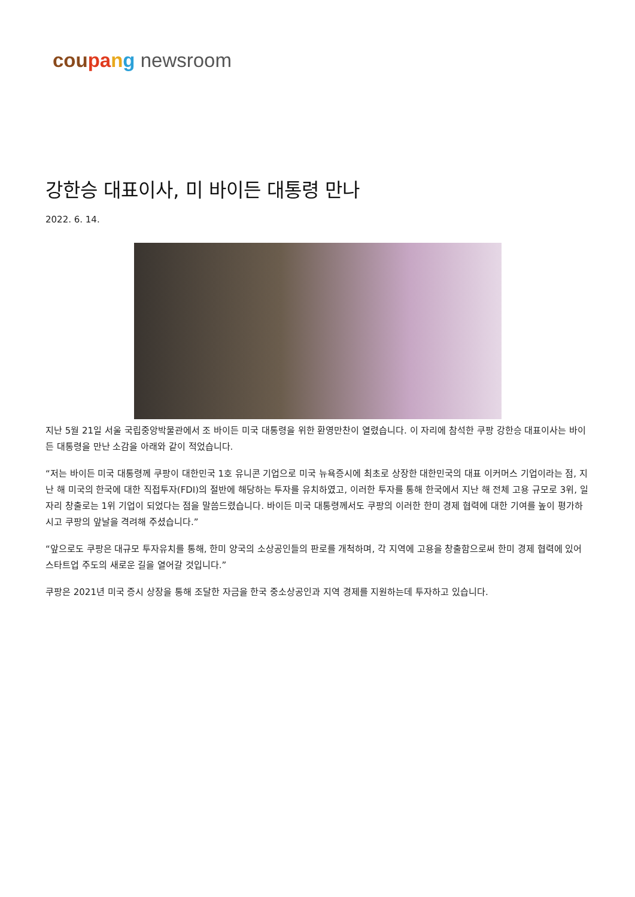cou pa ng newsroom
강한승 대표이사, 미 바이든 대통령 만나
2022. 6. 14.
지난 5월 21일 서울 국립중앙박물관에서 조 바이든 미국 대통령을 위한 환영만찬이 열렸습니다. 이 자리에 참석한 쿠팡 강한승 대표이사는 바이든 대통령을 만난 소감을 아래와 같이 적었습니다.
“저는 바이든 미국 대통령께 쿠팡이 대한민국 1호 유니콘 기업으로 미국 뉴욕증시에 최초로 상장한 대한민국의 대표 이커머스 기업이라는 점, 지난 해 미국의 한국에 대한 직접투자(FDI)의 절반에 해당하는 투자를 유치하였고, 이러한 투자를 통해 한국에서 지난 해 전체 고용 규모로 3위, 일자리 창출로는 1위 기업이 되었다는 점을 말씀드렸습니다. 바이든 미국 대통령께서도 쿠팡의 이러한 한미 경제 협력에 대한 기여를 높이 평가하시고 쿠팡의 앞날을 격려해 주셨습니다.”
“앞으로도 쿠팡은 대규모 투자유치를 통해, 한미 양국의 소상공인들의 판로를 개척하며, 각 지역에 고용을 창출함으로써 한미 경제 협력에 있어 스타트업 주도의 새로운 길을 열어갈 것입니다.”
쿠팡은 2021년 미국 증시 상장을 통해 조달한 자금을 한국 중소상공인과 지역 경제를 지원하는데 투자하고 있습니다.